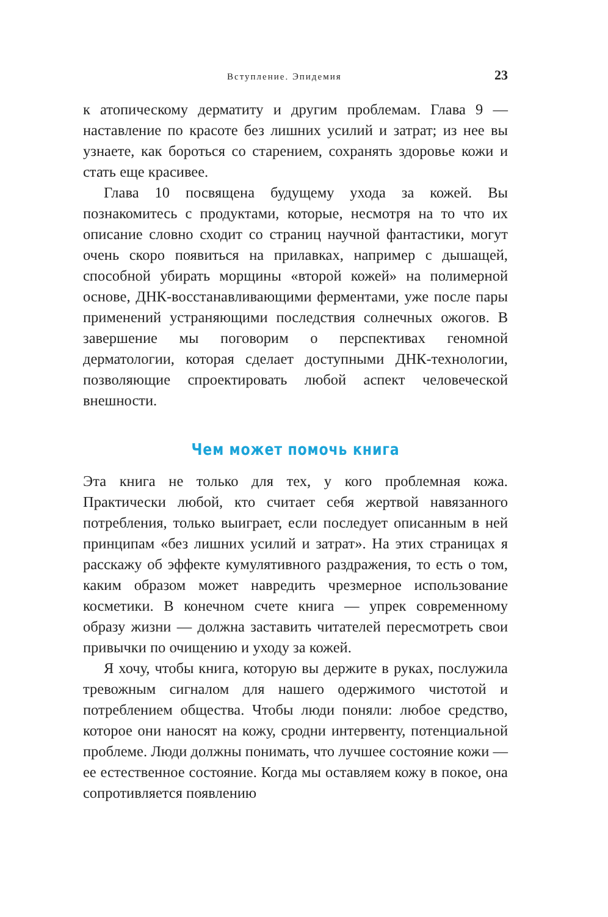Вступление. Эпидемия 23
к атопическому дерматиту и другим проблемам. Глава 9 — наставление по красоте без лишних усилий и затрат; из нее вы узнаете, как бороться со старением, сохранять здоровье кожи и стать еще красивее.
Глава 10 посвящена будущему ухода за кожей. Вы познакомитесь с продуктами, которые, несмотря на то что их описание словно сходит со страниц научной фантастики, могут очень скоро появиться на прилавках, например с дышащей, способной убирать морщины «второй кожей» на полимерной основе, ДНК-восстанавливающими ферментами, уже после пары применений устраняющими последствия солнечных ожогов. В завершение мы поговорим о перспективах геномной дерматологии, которая сделает доступными ДНК-технологии, позволяющие спроектировать любой аспект человеческой внешности.
Чем может помочь книга
Эта книга не только для тех, у кого проблемная кожа. Практически любой, кто считает себя жертвой навязанного потребления, только выиграет, если последует описанным в ней принципам «без лишних усилий и затрат». На этих страницах я расскажу об эффекте кумулятивного раздражения, то есть о том, каким образом может навредить чрезмерное использование косметики. В конечном счете книга — упрек современному образу жизни — должна заставить читателей пересмотреть свои привычки по очищению и уходу за кожей.
Я хочу, чтобы книга, которую вы держите в руках, послужила тревожным сигналом для нашего одержимого чистотой и потреблением общества. Чтобы люди поняли: любое средство, которое они наносят на кожу, сродни интервенту, потенциальной проблеме. Люди должны понимать, что лучшее состояние кожи — ее естественное состояние. Когда мы оставляем кожу в покое, она сопротивляется появлению